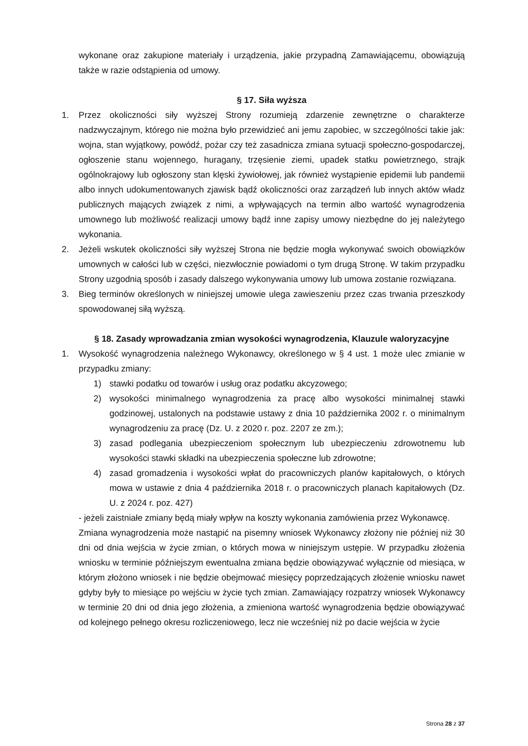wykonane oraz zakupione materiały i urządzenia, jakie przypadną Zamawiającemu, obowiązują także w razie odstąpienia od umowy.
§ 17. Siła wyższa
1. Przez okoliczności siły wyższej Strony rozumieją zdarzenie zewnętrzne o charakterze nadzwyczajnym, którego nie można było przewidzieć ani jemu zapobiec, w szczególności takie jak: wojna, stan wyjątkowy, powódź, pożar czy też zasadnicza zmiana sytuacji społeczno-gospodarczej, ogłoszenie stanu wojennego, huragany, trzęsienie ziemi, upadek statku powietrznego, strajk ogólnokrajowy lub ogłoszony stan klęski żywiołowej, jak również wystąpienie epidemii lub pandemii albo innych udokumentowanych zjawisk bądź okoliczności oraz zarządzeń lub innych aktów władz publicznych mających związek z nimi, a wpływających na termin albo wartość wynagrodzenia umownego lub możliwość realizacji umowy bądź inne zapisy umowy niezbędne do jej należytego wykonania.
2. Jeżeli wskutek okoliczności siły wyższej Strona nie będzie mogła wykonywać swoich obowiązków umownych w całości lub w części, niezwłocznie powiadomi o tym drugą Stronę. W takim przypadku Strony uzgodnią sposób i zasady dalszego wykonywania umowy lub umowa zostanie rozwiązana.
3. Bieg terminów określonych w niniejszej umowie ulega zawieszeniu przez czas trwania przeszkody spowodowanej siłą wyższą.
§ 18. Zasady wprowadzania zmian wysokości wynagrodzenia, Klauzule waloryzacyjne
1. Wysokość wynagrodzenia należnego Wykonawcy, określonego w § 4 ust. 1 może ulec zmianie w przypadku zmiany:
1) stawki podatku od towarów i usług oraz podatku akcyzowego;
2) wysokości minimalnego wynagrodzenia za pracę albo wysokości minimalnej stawki godzinowej, ustalonych na podstawie ustawy z dnia 10 października 2002 r. o minimalnym wynagrodzeniu za pracę (Dz. U. z 2020 r. poz. 2207 ze zm.);
3) zasad podlegania ubezpieczeniom społecznym lub ubezpieczeniu zdrowotnemu lub wysokości stawki składki na ubezpieczenia społeczne lub zdrowotne;
4) zasad gromadzenia i wysokości wpłat do pracowniczych planów kapitałowych, o których mowa w ustawie z dnia 4 października 2018 r. o pracowniczych planach kapitałowych (Dz. U. z 2024 r. poz. 427)
- jeżeli zaistniałe zmiany będą miały wpływ na koszty wykonania zamówienia przez Wykonawcę.
Zmiana wynagrodzenia może nastąpić na pisemny wniosek Wykonawcy złożony nie później niż 30 dni od dnia wejścia w życie zmian, o których mowa w niniejszym ustępie. W przypadku złożenia wniosku w terminie późniejszym ewentualna zmiana będzie obowiązywać wyłącznie od miesiąca, w którym złożono wniosek i nie będzie obejmować miesięcy poprzedzających złożenie wniosku nawet gdyby były to miesiące po wejściu w życie tych zmian. Zamawiający rozpatrzy wniosek Wykonawcy w terminie 20 dni od dnia jego złożenia, a zmieniona wartość wynagrodzenia będzie obowiązywać od kolejnego pełnego okresu rozliczeniowego, lecz nie wcześniej niż po dacie wejścia w życie
Strona 28 z 37